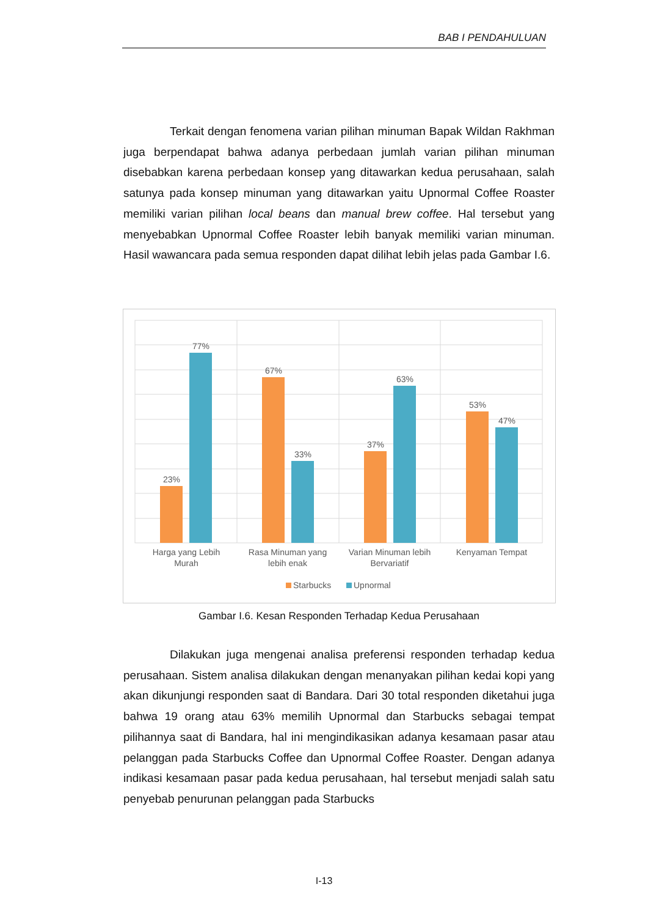BAB I PENDAHULUAN
Terkait dengan fenomena varian pilihan minuman Bapak Wildan Rakhman juga berpendapat bahwa adanya perbedaan jumlah varian pilihan minuman disebabkan karena perbedaan konsep yang ditawarkan kedua perusahaan, salah satunya pada konsep minuman yang ditawarkan yaitu Upnormal Coffee Roaster memiliki varian pilihan local beans dan manual brew coffee. Hal tersebut yang menyebabkan Upnormal Coffee Roaster lebih banyak memiliki varian minuman. Hasil wawancara pada semua responden dapat dilihat lebih jelas pada Gambar I.6.
23%
77%
67%
33%
37%
63%
53%
47%
Harga yang Lebih
Murah
Rasa Minuman yang
lebih enak
Varian Minuman lebih
Bervariatif
Kenyaman Tempat
Starbucks
Upnormal
Gambar I.6. Kesan Responden Terhadap Kedua Perusahaan
Dilakukan juga mengenai analisa preferensi responden terhadap kedua perusahaan. Sistem analisa dilakukan dengan menanyakan pilihan kedai kopi yang akan dikunjungi responden saat di Bandara. Dari 30 total responden diketahui juga bahwa 19 orang atau 63% memilih Upnormal dan Starbucks sebagai tempat pilihannya saat di Bandara, hal ini mengindikasikan adanya kesamaan pasar atau pelanggan pada Starbucks Coffee dan Upnormal Coffee Roaster. Dengan adanya indikasi kesamaan pasar pada kedua perusahaan, hal tersebut menjadi salah satu penyebab penurunan pelanggan pada Starbucks
I-13